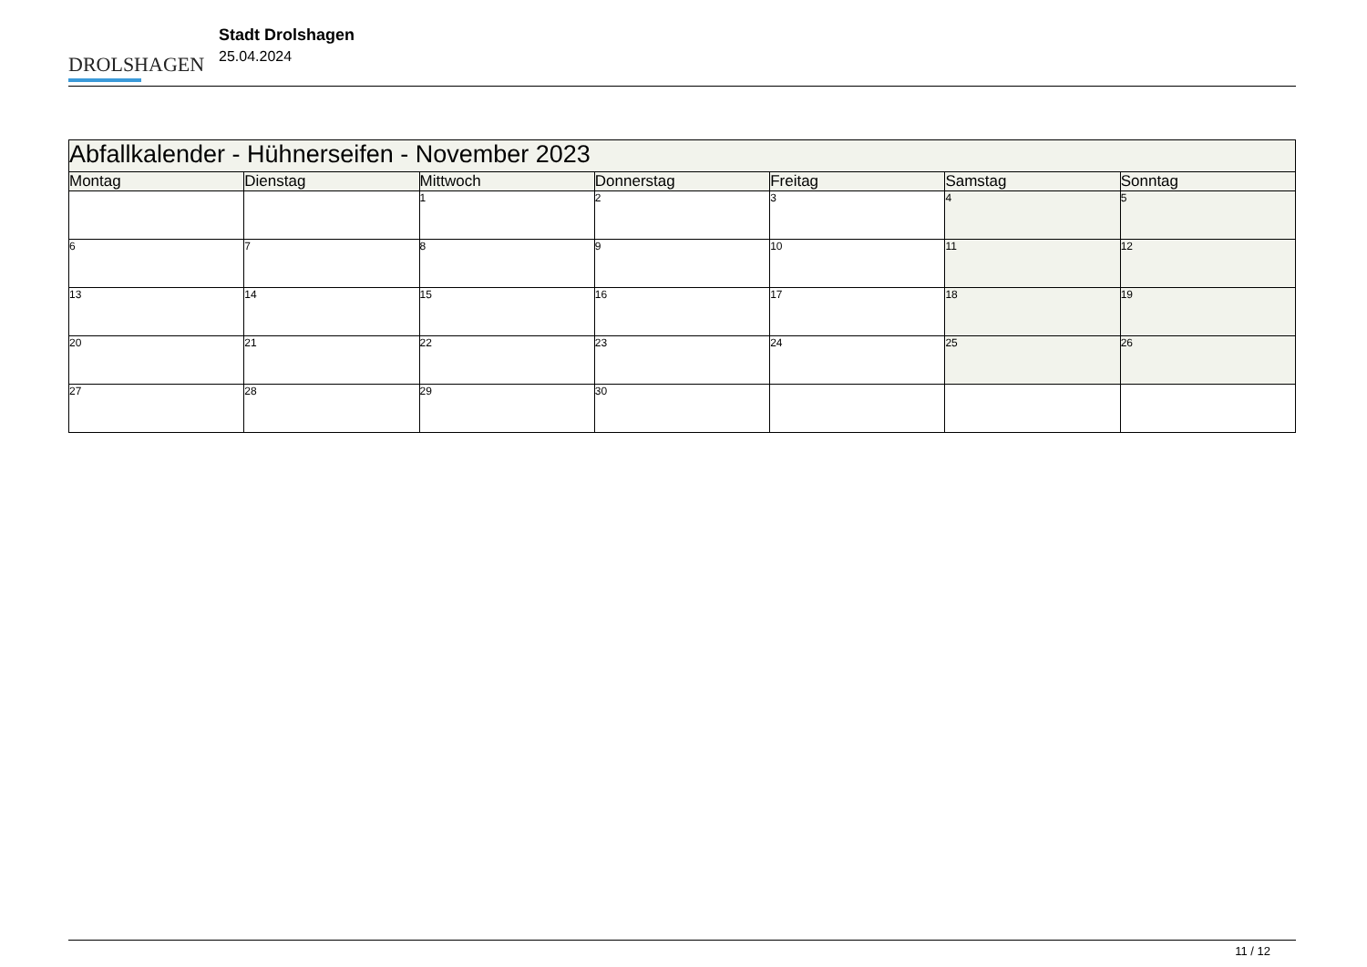DROLSHAGEN
Stadt Drolshagen
25.04.2024
| Abfallkalender - Hühnerseifen - November 2023 | | | | | | |
| --- | --- | --- | --- | --- | --- | --- |
| Montag | Dienstag | Mittwoch | Donnerstag | Freitag | Samstag | Sonntag |
| | | 1 | 2 | 3 | 4 | 5 |
| 6 | 7 | 8 | 9 | 10 | 11 | 12 |
| 13 | 14 | 15 | 16 | 17 | 18 | 19 |
| 20 | 21 | 22 | 23 | 24 | 25 | 26 |
| 27 | 28 | 29 | 30 | | | |
11 / 12